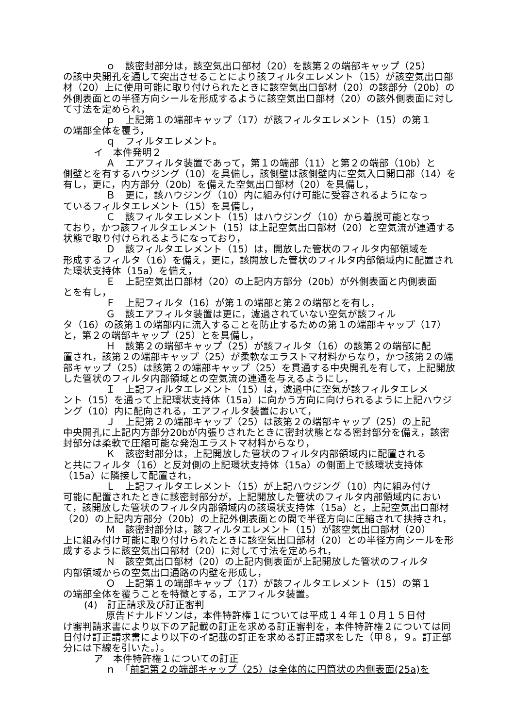ｏ　該密封部分は，該空気出口部材（20）を該第２の端部キャップ（25）
の該中央開孔を通して突出させることにより該フィルタエレメント（15）が該空気出口部材（20）上に使用可能に取り付けられたときに該空気出口部材（20）の該部分（20b）の外側表面との半径方向シールを形成するように該空気出口部材（20）の該外側表面に対して寸法を定められ，
ｐ　上記第１の端部キャップ（17）が該フィルタエレメント（15）の第１
の端部全体を覆う，
ｑ　フィルタエレメント。
イ　本件発明２
Ａ　エアフィルタ装置であって，第１の端部（11）と第２の端部（10b）と
側壁とを有するハウジング（10）を具備し，該側壁は該側壁内に空気入口開口部（14）を有し，更に，内方部分（20b）を備えた空気出口部材（20）を具備し，
Ｂ　更に，該ハウジング（10）内に組み付け可能に受容されるようになっ
ているフィルタエレメント（15）を具備し，
Ｃ　該フィルタエレメント（15）はハウジング（10）から着脱可能となっ
ており，かつ該フィルタエレメント（15）は上記空気出口部材（20）と空気流が連通する状態で取り付けられるようになっており，
Ｄ　該フィルタエレメント（15）は，開放した管状のフィルタ内部領域を
形成するフィルタ（16）を備え，更に，該開放した管状のフィルタ内部領域内に配置された環状支持体（15a）を備え，
Ｅ　上記空気出口部材（20）の上記内方部分（20b）が外側表面と内側表面
とを有し，
Ｆ　上記フィルタ（16）が第１の端部と第２の端部とを有し，
Ｇ　該エアフィルタ装置は更に，濾過されていない空気が該フィル
タ（16）の該第１の端部内に流入することを防止するための第１の端部キャップ（17）と，第２の端部キャップ（25）とを具備し，
Ｈ　該第２の端部キャップ（25）が該フィルタ（16）の該第２の端部に配
置され，該第２の端部キャップ（25）が柔軟なエラストマ材料からなり，かつ該第２の端部キャップ（25）は該第２の端部キャップ（25）を貫通する中央開孔を有して，上記開放した管状のフィルタ内部領域との空気流の連通を与えるようにし，
Ｉ　上記フィルタエレメント（15）は，濾過中に空気が該フィルタエレメ
ント（15）を通って上記環状支持体（15a）に向かう方向に向けられるように上記ハウジング（10）内に配向される，エアフィルタ装置において，
Ｊ　上記第２の端部キャップ（25）は該第２の端部キャップ（25）の上記
中央開孔に上記内方部分20bが内張りされたときに密封状態となる密封部分を備え，該密封部分は柔軟で圧縮可能な発泡エラストマ材料からなり，
Ｋ　該密封部分は，上記開放した管状のフィルタ内部領域内に配置される
と共にフィルタ（16）と反対側の上記環状支持体（15a）の側面上で該環状支持体（15a）に隣接して配置され，
Ｌ　上記フィルタエレメント（15）が上記ハウジング（10）内に組み付け
可能に配置されたときに該密封部分が，上記開放した管状のフィルタ内部領域内において，該開放した管状のフィルタ内部領域内の該環状支持体（15a）と，上記空気出口部材（20）の上記内方部分（20b）の上記外側表面との間で半径方向に圧縮されて挟持され，
Ｍ　該密封部分は，該フィルタエレメント（15）が該空気出口部材（20）
上に組み付け可能に取り付けられたときに該空気出口部材（20）との半径方向シールを形成するように該空気出口部材（20）に対して寸法を定められ，
Ｎ　該空気出口部材（20）の上記内側表面が上記開放した管状のフィルタ
内部領域からの空気出口通路の内壁を形成し，
Ｏ　上記第１の端部キャップ（17）が該フィルタエレメント（15）の第１
の端部全体を覆うことを特徴とする，エアフィルタ装置。
(4)　訂正請求及び訂正審判
原告ドナルドソンは，本件特許権１については平成１４年１０月１５日付
け審判請求書により以下のア記載の訂正を求める訂正審判を，本件特許権２については同日付け訂正請求書により以下のイ記載の訂正を求める訂正請求をした（甲８，９。訂正部分には下線を引いた。）。
ア　本件特許権１についての訂正
ｎ　「前記第２の端部キャップ（25）は全体的に円筒状の内側表面(25a)を